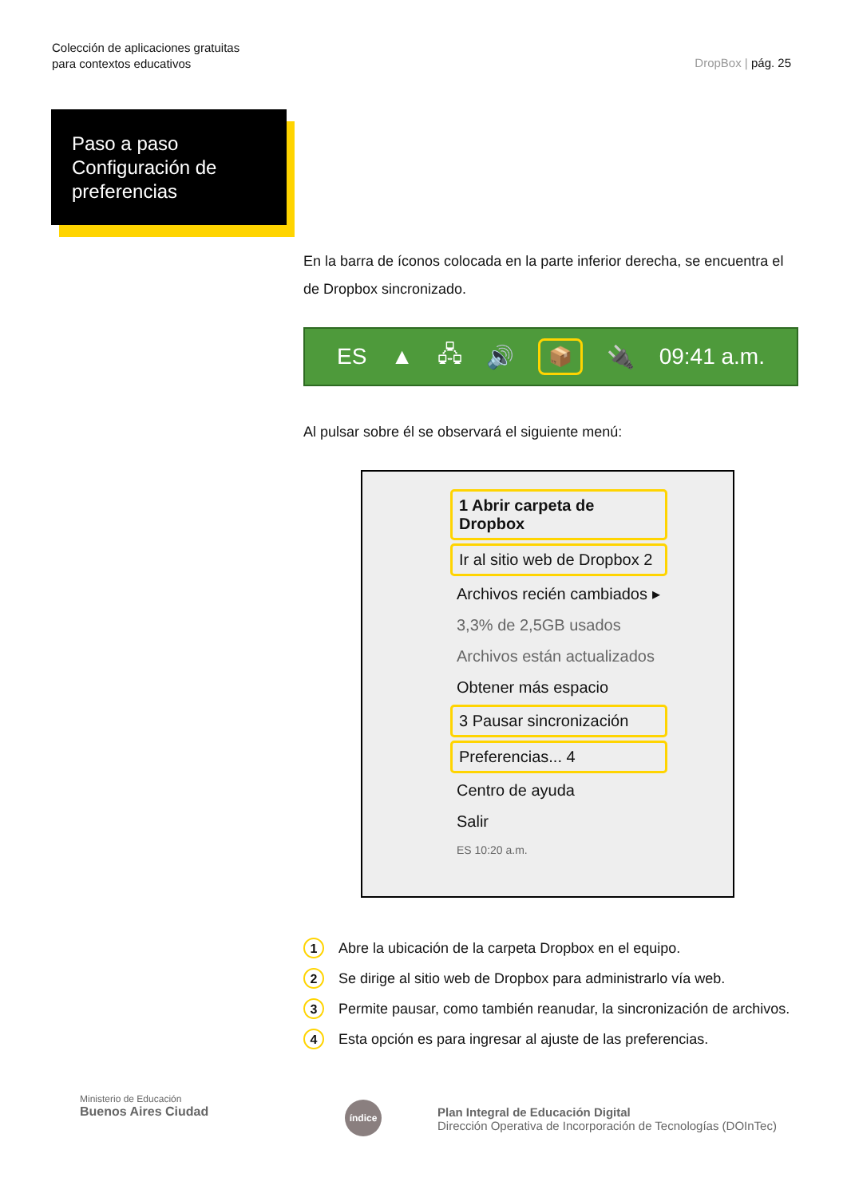Colección de aplicaciones gratuitas
para contextos educativos
DropBox | pág. 25
Paso a paso
Configuración de
preferencias
En la barra de íconos colocada en la parte inferior derecha, se encuentra el de Dropbox sincronizado.
ES ▲ 🖧 🔊 📦 🔌 09:41 a.m.
Al pulsar sobre él se observará el siguiente menú:
1 Abrir carpeta de Dropbox
Ir al sitio web de Dropbox 2
Archivos recién cambiados ▸
3,3% de 2,5GB usados
Archivos están actualizados
Obtener más espacio
3 Pausar sincronización
Preferencias... 4
Centro de ayuda
Salir
ES 10:20 a.m.
1 Abre la ubicación de la carpeta Dropbox en el equipo.
2 Se dirige al sitio web de Dropbox para administrarlo vía web.
3 Permite pausar, como también reanudar, la sincronización de archivos.
4 Esta opción es para ingresar al ajuste de las preferencias.
Ministerio de Educación
Buenos Aires Ciudad
índice
Plan Integral de Educación Digital
Dirección Operativa de Incorporación de Tecnologías (DOInTec)